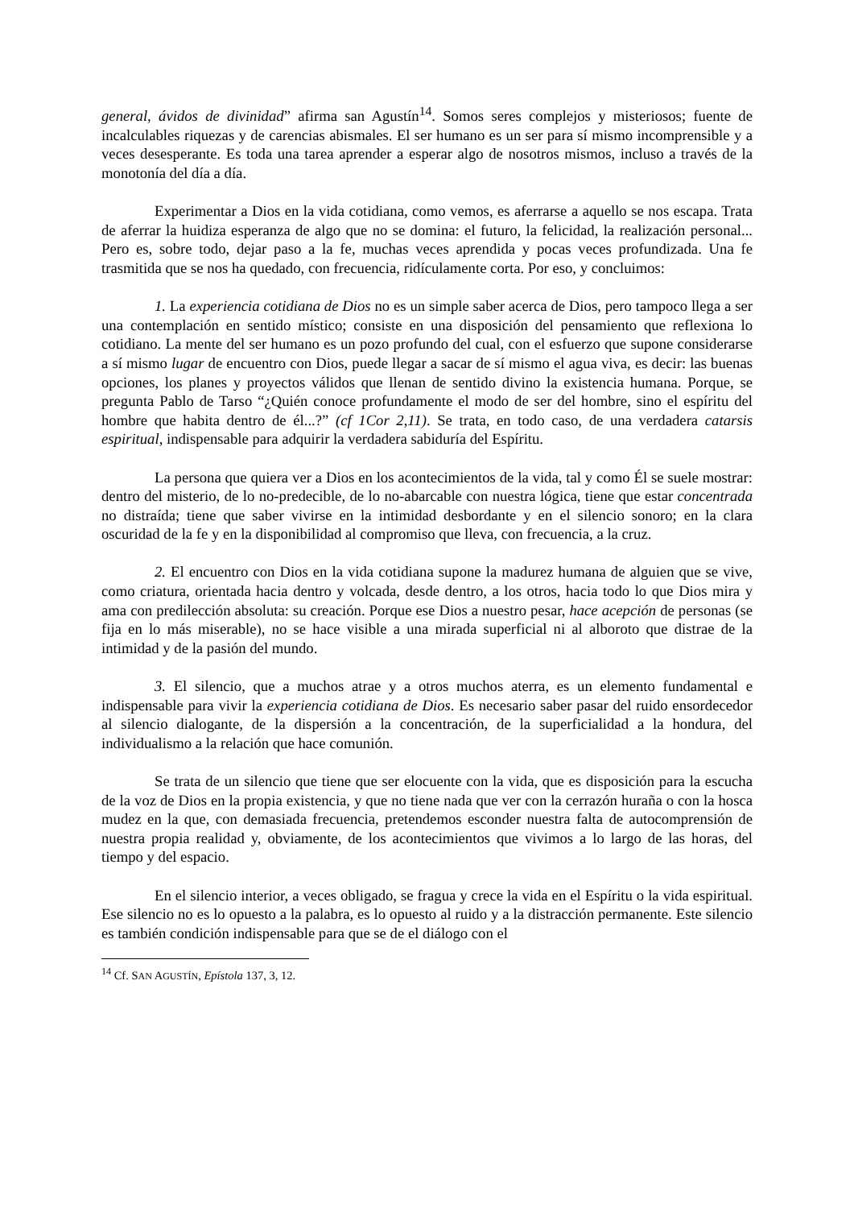general, ávidos de divinidad” afirma san Agustín<sup>14</sup>. Somos seres complejos y misteriosos; fuente de incalculables riquezas y de carencias abismales. El ser humano es un ser para sí mismo incomprensible y a veces desesperante. Es toda una tarea aprender a esperar algo de nosotros mismos, incluso a través de la monotonía del día a día.
Experimentar a Dios en la vida cotidiana, como vemos, es aferrarse a aquello se nos escapa. Trata de aferrar la huidiza esperanza de algo que no se domina: el futuro, la felicidad, la realización personal... Pero es, sobre todo, dejar paso a la fe, muchas veces aprendida y pocas veces profundizada. Una fe trasmitida que se nos ha quedado, con frecuencia, ridículamente corta. Por eso, y concluimos:
1. La experiencia cotidiana de Dios no es un simple saber acerca de Dios, pero tampoco llega a ser una contemplación en sentido místico; consiste en una disposición del pensamiento que reflexiona lo cotidiano. La mente del ser humano es un pozo profundo del cual, con el esfuerzo que supone considerarse a sí mismo lugar de encuentro con Dios, puede llegar a sacar de sí mismo el agua viva, es decir: las buenas opciones, los planes y proyectos válidos que llenan de sentido divino la existencia humana. Porque, se pregunta Pablo de Tarso “¿Quién conoce profundamente el modo de ser del hombre, sino el espíritu del hombre que habita dentro de él...?” (cf 1Cor 2,11). Se trata, en todo caso, de una verdadera catarsis espiritual, indispensable para adquirir la verdadera sabiduría del Espíritu.
La persona que quiera ver a Dios en los acontecimientos de la vida, tal y como Él se suele mostrar: dentro del misterio, de lo no-predecible, de lo no-abarcable con nuestra lógica, tiene que estar concentrada no distraída; tiene que saber vivirse en la intimidad desbordante y en el silencio sonoro; en la clara oscuridad de la fe y en la disponibilidad al compromiso que lleva, con frecuencia, a la cruz.
2. El encuentro con Dios en la vida cotidiana supone la madurez humana de alguien que se vive, como criatura, orientada hacia dentro y volcada, desde dentro, a los otros, hacia todo lo que Dios mira y ama con predilección absoluta: su creación. Porque ese Dios a nuestro pesar, hace acepción de personas (se fija en lo más miserable), no se hace visible a una mirada superficial ni al alboroto que distrae de la intimidad y de la pasión del mundo.
3. El silencio, que a muchos atrae y a otros muchos aterra, es un elemento fundamental e indispensable para vivir la experiencia cotidiana de Dios. Es necesario saber pasar del ruido ensordecedor al silencio dialogante, de la dispersión a la concentración, de la superficialidad a la hondura, del individualismo a la relación que hace comunión.
Se trata de un silencio que tiene que ser elocuente con la vida, que es disposición para la escucha de la voz de Dios en la propia existencia, y que no tiene nada que ver con la cerrazón huraña o con la hosca mudez en la que, con demasiada frecuencia, pretendemos esconder nuestra falta de autocomprensión de nuestra propia realidad y, obviamente, de los acontecimientos que vivimos a lo largo de las horas, del tiempo y del espacio.
En el silencio interior, a veces obligado, se fragua y crece la vida en el Espíritu o la vida espiritual. Ese silencio no es lo opuesto a la palabra, es lo opuesto al ruido y a la distracción permanente. Este silencio es también condición indispensable para que se de el diálogo con el
<sup>14</sup> Cf. SAN AGUSTÍN, Epístola 137, 3, 12.